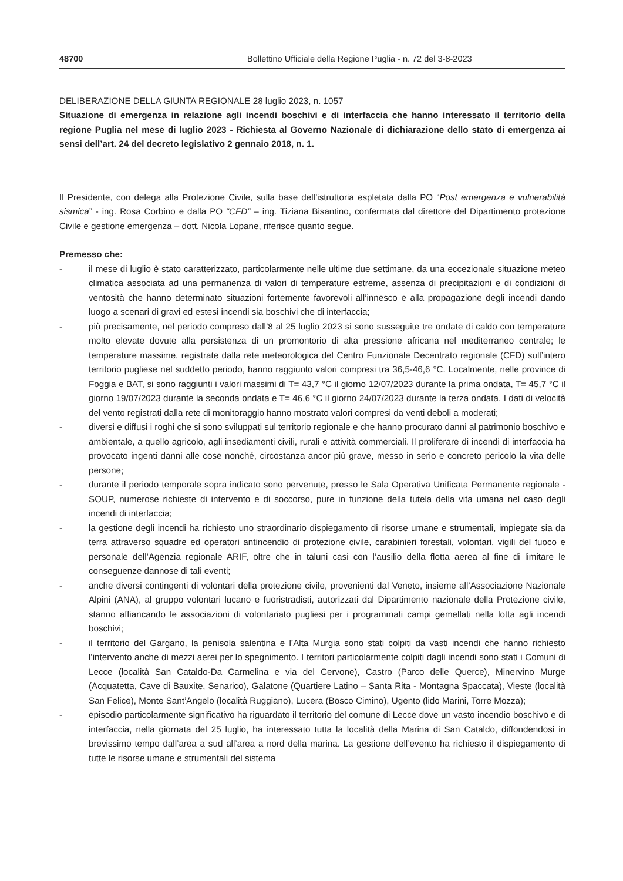48700 Bollettino Ufficiale della Regione Puglia - n. 72 del 3-8-2023
DELIBERAZIONE DELLA GIUNTA REGIONALE 28 luglio 2023, n. 1057
Situazione di emergenza in relazione agli incendi boschivi e di interfaccia che hanno interessato il territorio della regione Puglia nel mese di luglio 2023 - Richiesta al Governo Nazionale di dichiarazione dello stato di emergenza ai sensi dell’art. 24 del decreto legislativo 2 gennaio 2018, n. 1.
Il Presidente, con delega alla Protezione Civile, sulla base dell’istruttoria espletata dalla PO “Post emergenza e vulnerabilità sismica” - ing. Rosa Corbino e dalla PO “CFD” – ing. Tiziana Bisantino, confermata dal direttore del Dipartimento protezione Civile e gestione emergenza – dott. Nicola Lopane, riferisce quanto segue.
Premesso che:
- il mese di luglio è stato caratterizzato, particolarmente nelle ultime due settimane, da una eccezionale situazione meteo climatica associata ad una permanenza di valori di temperature estreme, assenza di precipitazioni e di condizioni di ventosità che hanno determinato situazioni fortemente favorevoli all’innesco e alla propagazione degli incendi dando luogo a scenari di gravi ed estesi incendi sia boschivi che di interfaccia;
- più precisamente, nel periodo compreso dall’8 al 25 luglio 2023 si sono susseguite tre ondate di caldo con temperature molto elevate dovute alla persistenza di un promontorio di alta pressione africana nel mediterraneo centrale; le temperature massime, registrate dalla rete meteorologica del Centro Funzionale Decentrato regionale (CFD) sull’intero territorio pugliese nel suddetto periodo, hanno raggiunto valori compresi tra 36,5-46,6 °C. Localmente, nelle province di Foggia e BAT, si sono raggiunti i valori massimi di T= 43,7 °C il giorno 12/07/2023 durante la prima ondata, T= 45,7 °C il giorno 19/07/2023 durante la seconda ondata e T= 46,6 °C il giorno 24/07/2023 durante la terza ondata. I dati di velocità del vento registrati dalla rete di monitoraggio hanno mostrato valori compresi da venti deboli a moderati;
- diversi e diffusi i roghi che si sono sviluppati sul territorio regionale e che hanno procurato danni al patrimonio boschivo e ambientale, a quello agricolo, agli insediamenti civili, rurali e attività commerciali. Il proliferare di incendi di interfaccia ha provocato ingenti danni alle cose nonché, circostanza ancor più grave, messo in serio e concreto pericolo la vita delle persone;
- durante il periodo temporale sopra indicato sono pervenute, presso le Sala Operativa Unificata Permanente regionale - SOUP, numerose richieste di intervento e di soccorso, pure in funzione della tutela della vita umana nel caso degli incendi di interfaccia;
- la gestione degli incendi ha richiesto uno straordinario dispiegamento di risorse umane e strumentali, impiegate sia da terra attraverso squadre ed operatori antincendio di protezione civile, carabinieri forestali, volontari, vigili del fuoco e personale dell’Agenzia regionale ARIF, oltre che in taluni casi con l’ausilio della flotta aerea al fine di limitare le conseguenze dannose di tali eventi;
- anche diversi contingenti di volontari della protezione civile, provenienti dal Veneto, insieme all’Associazione Nazionale Alpini (ANA), al gruppo volontari lucano e fuoristradisti, autorizzati dal Dipartimento nazionale della Protezione civile, stanno affiancando le associazioni di volontariato pugliesi per i programmati campi gemellati nella lotta agli incendi boschivi;
- il territorio del Gargano, la penisola salentina e l’Alta Murgia sono stati colpiti da vasti incendi che hanno richiesto l’intervento anche di mezzi aerei per lo spegnimento. I territori particolarmente colpiti dagli incendi sono stati i Comuni di Lecce (località San Cataldo-Da Carmelina e via del Cervone), Castro (Parco delle Querce), Minervino Murge (Acquatetta, Cave di Bauxite, Senarico), Galatone (Quartiere Latino – Santa Rita - Montagna Spaccata), Vieste (località San Felice), Monte Sant’Angelo (località Ruggiano), Lucera (Bosco Cimino), Ugento (lido Marini, Torre Mozza);
- episodio particolarmente significativo ha riguardato il territorio del comune di Lecce dove un vasto incendio boschivo e di interfaccia, nella giornata del 25 luglio, ha interessato tutta la località della Marina di San Cataldo, diffondendosi in brevissimo tempo dall’area a sud all’area a nord della marina. La gestione dell’evento ha richiesto il dispiegamento di tutte le risorse umane e strumentali del sistema